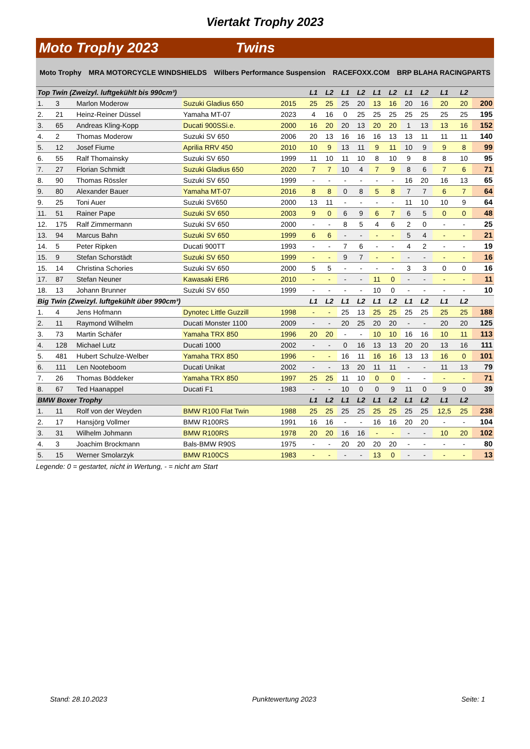Viertakt Trophy 2023
Moto Trophy 2023 Twins
Moto Trophy MRA MOTORCYCLE WINDSHIELDS Wilbers Performance Suspension RACEFOXX.COM BRP BLAHA RACINGPARTS
| Top Twin (Zweizyl. luftgekühlt bis 990cm³) | | | | | L1 | L2 | L1 | L2 | L1 | L2 | L1 | L2 | L1 | L2 | |
| 1. | 3 | Marlon Moderow | Suzuki Gladius 650 | 2015 | 25 | 25 | 25 | 20 | 13 | 16 | 20 | 16 | 20 | 20 | 200 |
| 2. | 21 | Heinz-Reiner Düssel | Yamaha MT-07 | 2023 | 4 | 16 | 0 | 25 | 25 | 25 | 25 | 25 | 25 | 25 | 195 |
| 3. | 65 | Andreas Kling-Kopp | Ducati 900SSi.e. | 2000 | 16 | 20 | 20 | 13 | 20 | 20 | 1 | 13 | 13 | 16 | 152 |
| 4. | 2 | Thomas Moderow | Suzuki SV 650 | 2006 | 20 | 13 | 16 | 16 | 16 | 13 | 13 | 11 | 11 | 11 | 140 |
| 5. | 12 | Josef Fiume | Aprilia RRV 450 | 2010 | 10 | 9 | 13 | 11 | 9 | 11 | 10 | 9 | 9 | 8 | 99 |
| 6. | 55 | Ralf Thomainsky | Suzuki SV 650 | 1999 | 11 | 10 | 11 | 10 | 8 | 10 | 9 | 8 | 8 | 10 | 95 |
| 7. | 27 | Florian Schmidt | Suzuki Gladius 650 | 2020 | 7 | 7 | 10 | 4 | 7 | 9 | 8 | 6 | 7 | 6 | 71 |
| 8. | 90 | Thomas Rössler | Suzuki SV 650 | 1999 | - | - | - | - | - | - | 16 | 20 | 16 | 13 | 65 |
| 9. | 80 | Alexander Bauer | Yamaha MT-07 | 2016 | 8 | 8 | 0 | 8 | 5 | 8 | 7 | 7 | 6 | 7 | 64 |
| 9. | 25 | Toni Auer | Suzuki SV650 | 2000 | 13 | 11 | - | - | - | - | 11 | 10 | 10 | 9 | 64 |
| 11. | 51 | Rainer Pape | Suzuki SV 650 | 2003 | 9 | 0 | 6 | 9 | 6 | 7 | 6 | 5 | 0 | 0 | 48 |
| 12. | 175 | Ralf Zimmermann | Suzuki SV 650 | 2000 | - | - | 8 | 5 | 4 | 6 | 2 | 0 | - | - | 25 |
| 13. | 94 | Marcus Bahn | Suzuki SV 650 | 1999 | 6 | 6 | - | - | - | - | 5 | 4 | - | - | 21 |
| 14. | 5 | Peter Ripken | Ducati 900TT | 1993 | - | - | 7 | 6 | - | - | 4 | 2 | - | - | 19 |
| 15. | 9 | Stefan Schorstädt | Suzuki SV 650 | 1999 | - | - | 9 | 7 | - | - | - | - | - | - | 16 |
| 15. | 14 | Christina Schories | Suzuki SV 650 | 2000 | 5 | 5 | - | - | - | - | 3 | 3 | 0 | 0 | 16 |
| 17. | 87 | Stefan Neuner | Kawasaki ER6 | 2010 | - | - | - | - | 11 | 0 | - | - | - | - | 11 |
| 18. | 13 | Johann Brunner | Suzuki SV 650 | 1999 | - | - | - | - | 10 | 0 | - | - | - | - | 10 |
| Big Twin (Zweizyl. luftgekühlt über 990cm³) | | | | | L1 | L2 | L1 | L2 | L1 | L2 | L1 | L2 | L1 | L2 | |
| 1. | 4 | Jens Hofmann | Dynotec Little Guzzill | 1998 | - | - | 25 | 13 | 25 | 25 | 25 | 25 | 25 | 25 | 188 |
| 2. | 11 | Raymond Wilhelm | Ducati Monster 1100 | 2009 | - | - | 20 | 25 | 20 | 20 | - | - | 20 | 20 | 125 |
| 3. | 73 | Martin Schäfer | Yamaha TRX 850 | 1996 | 20 | 20 | - | - | 10 | 10 | 16 | 16 | 10 | 11 | 113 |
| 4. | 128 | Michael Lutz | Ducati 1000 | 2002 | - | - | 0 | 16 | 13 | 13 | 20 | 20 | 13 | 16 | 111 |
| 5. | 481 | Hubert Schulze-Welber | Yamaha TRX 850 | 1996 | - | - | 16 | 11 | 16 | 16 | 13 | 13 | 16 | 0 | 101 |
| 6. | 111 | Len Nooteboom | Ducati Unikat | 2002 | - | - | 13 | 20 | 11 | 11 | - | - | 11 | 13 | 79 |
| 7. | 26 | Thomas Böddeker | Yamaha TRX 850 | 1997 | 25 | 25 | 11 | 10 | 0 | 0 | - | - | - | - | 71 |
| 8. | 67 | Ted Haanappel | Ducati F1 | 1983 | - | - | 10 | 0 | 0 | 9 | 11 | 0 | 9 | 0 | 39 |
| BMW Boxer Trophy | | | | | L1 | L2 | L1 | L2 | L1 | L2 | L1 | L2 | L1 | L2 | |
| 1. | 11 | Rolf von der Weyden | BMW R100 Flat Twin | 1988 | 25 | 25 | 25 | 25 | 25 | 25 | 25 | 25 | 12,5 | 25 | 238 |
| 2. | 17 | Hansjörg Vollmer | BMW R100RS | 1991 | 16 | 16 | - | - | 16 | 16 | 20 | 20 | - | - | 104 |
| 3. | 31 | Wilhelm Johmann | BMW R100RS | 1978 | 20 | 20 | 16 | 16 | - | - | - | - | 10 | 20 | 102 |
| 4. | 3 | Joachim Brockmann | Bals-BMW R90S | 1975 | - | - | 20 | 20 | 20 | 20 | - | - | - | - | 80 |
| 5. | 15 | Werner Smolarzyk | BMW R100CS | 1983 | - | - | - | - | 13 | 0 | - | - | - | - | 13 |
Legende: 0 = gestartet, nicht in Wertung, - = nicht am Start
Stand: 28.10.2023 Punktewertung 2023 Seite: 1